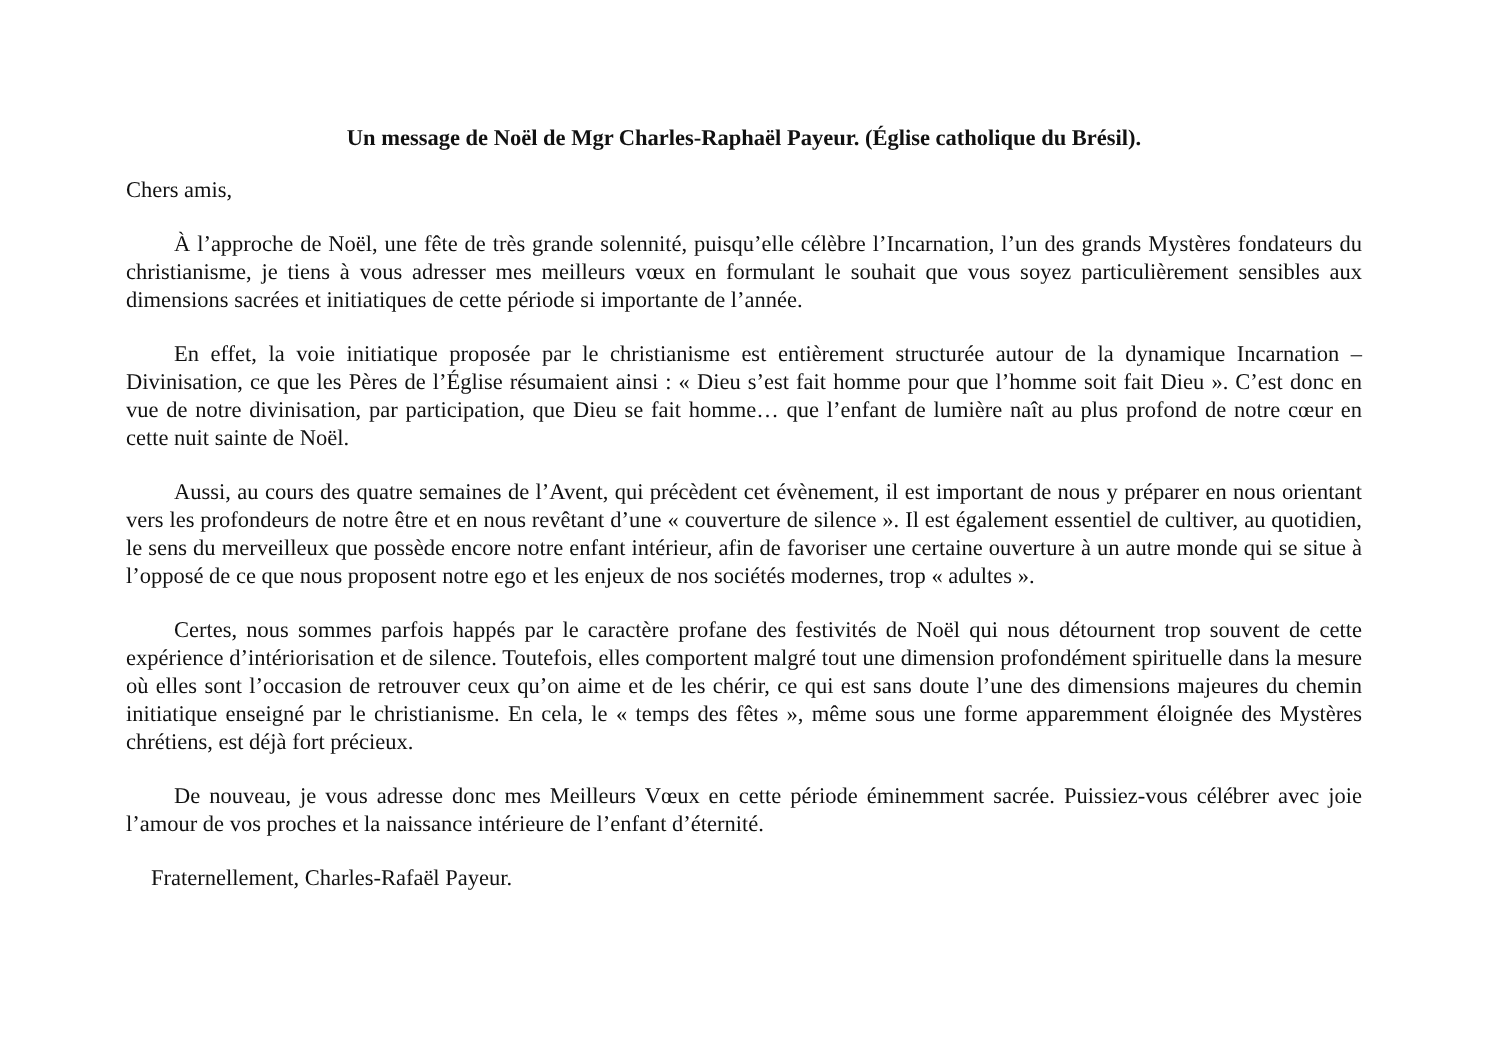Un message de Noël de Mgr Charles-Raphaël Payeur. (Église catholique du Brésil).
Chers amis,
À l’approche de Noël, une fête de très grande solennité, puisqu’elle célèbre l’Incarnation, l’un des grands Mystères fondateurs du christianisme, je tiens à vous adresser mes meilleurs vœux en formulant le souhait que vous soyez particulièrement sensibles aux dimensions sacrées et initiatiques de cette période si importante de l’année.
En effet, la voie initiatique proposée par le christianisme est entièrement structurée autour de la dynamique Incarnation – Divinisation, ce que les Pères de l’Église résumaient ainsi : « Dieu s’est fait homme pour que l’homme soit fait Dieu ». C’est donc en vue de notre divinisation, par participation, que Dieu se fait homme… que l’enfant de lumière naît au plus profond de notre cœur en cette nuit sainte de Noël.
Aussi, au cours des quatre semaines de l’Avent, qui précèdent cet évènement, il est important de nous y préparer en nous orientant vers les profondeurs de notre être et en nous revêtant d’une « couverture de silence ». Il est également essentiel de cultiver, au quotidien, le sens du merveilleux que possède encore notre enfant intérieur, afin de favoriser une certaine ouverture à un autre monde qui se situe à l’opposé de ce que nous proposent notre ego et les enjeux de nos sociétés modernes, trop « adultes ».
Certes, nous sommes parfois happés par le caractère profane des festivités de Noël qui nous détournent trop souvent de cette expérience d’intériorisation et de silence. Toutefois, elles comportent malgré tout une dimension profondément spirituelle dans la mesure où elles sont l’occasion de retrouver ceux qu’on aime et de les chérir, ce qui est sans doute l’une des dimensions majeures du chemin initiatique enseigné par le christianisme. En cela, le « temps des fêtes », même sous une forme apparemment éloignée des Mystères chrétiens, est déjà fort précieux.
De nouveau, je vous adresse donc mes Meilleurs Vœux en cette période éminemment sacrée. Puissiez-vous célébrer avec joie l’amour de vos proches et la naissance intérieure de l’enfant d’éternité.
Fraternellement, Charles-Rafaël Payeur.